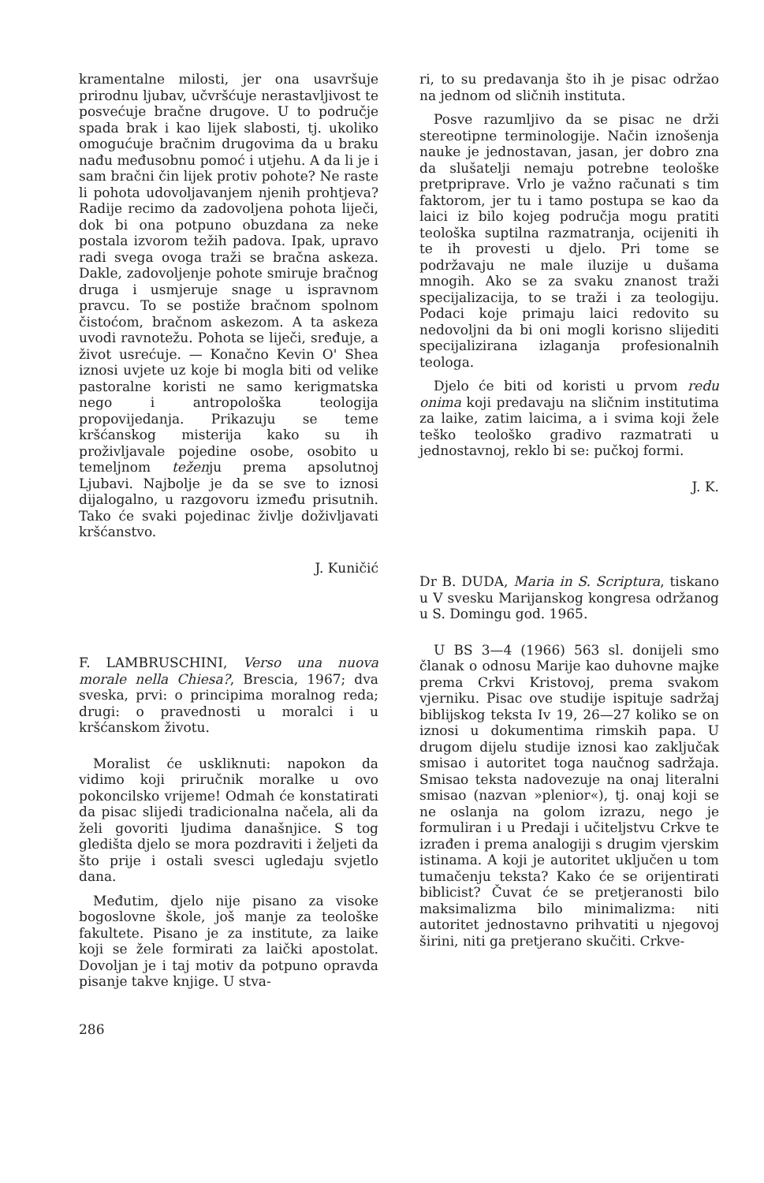kramentalne milosti, jer ona usavršuje prirodnu ljubav, učvršćuje nerastavljivost te posvećuje bračne drugove. U to područje spada brak i kao lijek slabosti, tj. ukoliko omogućuje bračnim drugovima da u braku nađu međusobnu pomoć i utjehu. A da li je i sam bračni čin lijek protiv pohote? Ne raste li pohota udovoljavanjem njenih prohtjeva? Radije recimo da zadovoljena pohota liječi, dok bi ona potpuno obuzdana za neke postala izvorom težih padova. Ipak, upravo radi svega ovoga traži se bračna askeza. Dakle, zadovoljenje pohote smiruje bračnog druga i usmjeruje snage u ispravnom pravcu. To se postiže bračnom spolnom čistoćom, bračnom askezom. A ta askeza uvodi ravnotežu. Pohota se liječi, sređuje, a život usrećuje. — Konačno Kevin O' Shea iznosi uvjete uz koje bi mogla biti od velike pastoralne koristi ne samo kerigmatska nego i antropološka teologija propovijedanja. Prikazuju se teme kršćanskog misterija kako su ih proživljavale pojedine osobe, osobito u temeljnom teženju prema apsolutnoj Ljubavi. Najbolje je da se sve to iznosi dijalogalno, u razgovoru između prisutnih. Tako će svaki pojedinac življe doživljavati kršćanstvo.
J. Kuničić
F. LAMBRUSCHINI, Verso una nuova morale nella Chiesa?, Brescia, 1967; dva sveska, prvi: o principima moralnog reda; drugi: o pravednosti u moralci i u kršćanskom životu.
Moralist će uskliknuti: napokon da vidimo koji priručnik moralke u ovo pokoncilsko vrijeme! Odmah će konstatirati da pisac slijedi tradicionalna načela, ali da želi govoriti ljudima današnjice. S tog gledišta djelo se mora pozdraviti i željeti da što prije i ostali svesci ugledaju svjetlo dana.
Međutim, djelo nije pisano za visoke bogoslovne škole, još manje za teološke fakultete. Pisano je za institute, za laike koji se žele formirati za laički apostolat. Dovoljan je i taj motiv da potpuno opravda pisanje takve knjige. U stva-
ri, to su predavanja što ih je pisac održao na jednom od sličnih instituta.
Posve razumljivo da se pisac ne drži stereotipne terminologije. Način iznošenja nauke je jednostavan, jasan, jer dobro zna da slušatelji nemaju potrebne teološke pretpriprave. Vrlo je važno računati s tim faktorom, jer tu i tamo postupa se kao da laici iz bilo kojeg područja mogu pratiti teološka suptilna razmatranja, ocijeniti ih te ih provesti u djelo. Pri tome se podržavaju ne male iluzije u dušama mnogih. Ako se za svaku znanost traži specijalizacija, to se traži i za teologiju. Podaci koje primaju laici redovito su nedovoljni da bi oni mogli korisno slijediti specijalizirana izlaganja profesionalnih teologa.
Djelo će biti od koristi u prvom redu onima koji predavaju na sličnim institutima za laike, zatim laicima, a i svima koji žele teško teološko gradivo razmatrati u jednostavnoj, reklo bi se: pučkoj formi.
J. K.
Dr B. DUDA, Maria in S. Scriptura, tiskano u V svesku Marijanskog kongresa održanog u S. Domingu god. 1965.
U BS 3—4 (1966) 563 sl. donijeli smo članak o odnosu Marije kao duhovne majke prema Crkvi Kristovoj, prema svakom vjerniku. Pisac ove studije ispituje sadržaj biblijskog teksta Iv 19, 26—27 koliko se on iznosi u dokumentima rimskih papa. U drugom dijelu studije iznosi kao zaključak smisao i autoritet toga naučnog sadržaja. Smisao teksta nadovezuje na onaj literalni smisao (nazvan »plenior«), tj. onaj koji se ne oslanja na golom izrazu, nego je formuliran i u Predaji i učiteljstvu Crkve te izrađen i prema analogiji s drugim vjerskim istinama. A koji je autoritet uključen u tom tumačenju teksta? Kako će se orijentirati biblicist? Čuvat će se pretjeranosti bilo maksimalizma bilo minimalizma: niti autoritet jednostavno prihvatiti u njegovoj širini, niti ga pretjerano skučiti. Crkve-
286